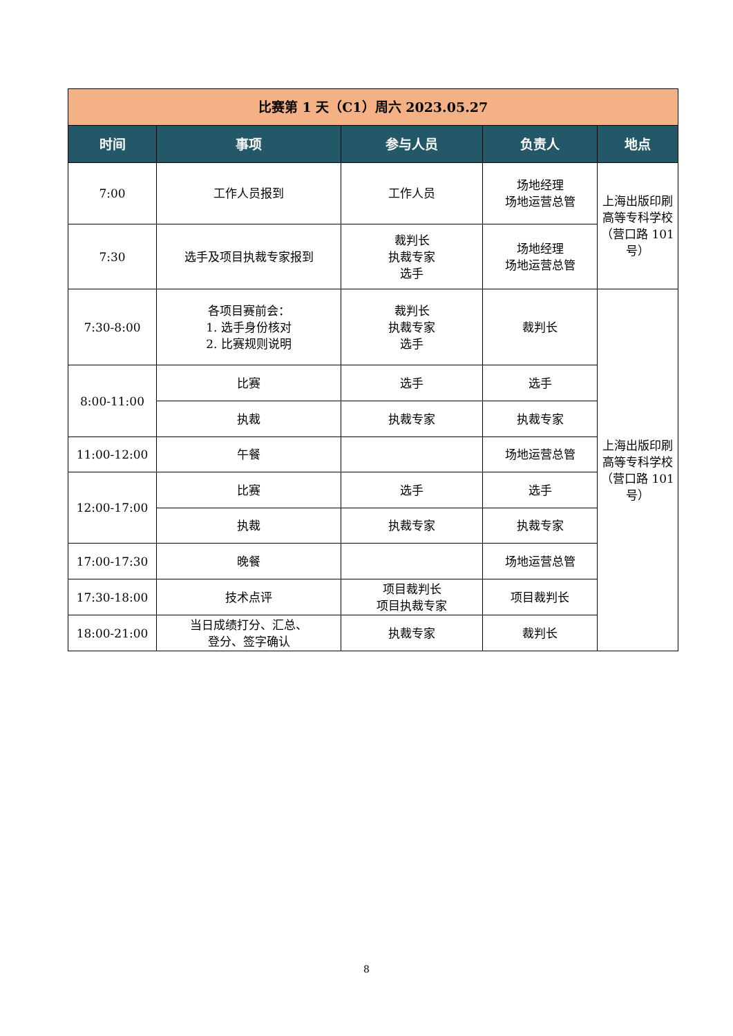| 比赛第 1 天（C1）周六 2023.05.27 | | | | |
| 时间 | 事项 | 参与人员 | 负责人 | 地点 |
| 7:00 | 工作人员报到 | 工作人员 | 场地经理 场地运营总管 | 上海出版印刷高等专科学校（营口路 101 号） |
| 7:30 | 选手及项目执裁专家报到 | 裁判长 执裁专家 选手 | 场地经理 场地运营总管 | |
| 7:30-8:00 | 各项目赛前会： 1. 选手身份核对 2. 比赛规则说明 | 裁判长 执裁专家 选手 | 裁判长 | 上海出版印刷高等专科学校（营口路 101 号） |
| 8:00-11:00 | 比赛 | 选手 | 选手 | |
| | 执裁 | 执裁专家 | 执裁专家 | |
| 11:00-12:00 | 午餐 | | 场地运营总管 | |
| 12:00-17:00 | 比赛 | 选手 | 选手 | |
| | 执裁 | 执裁专家 | 执裁专家 | |
| 17:00-17:30 | 晚餐 | | 场地运营总管 | |
| 17:30-18:00 | 技术点评 | 项目裁判长 项目执裁专家 | 项目裁判长 | |
| 18:00-21:00 | 当日成绩打分、汇总、 登分、签字确认 | 执裁专家 | 裁判长 | |
8